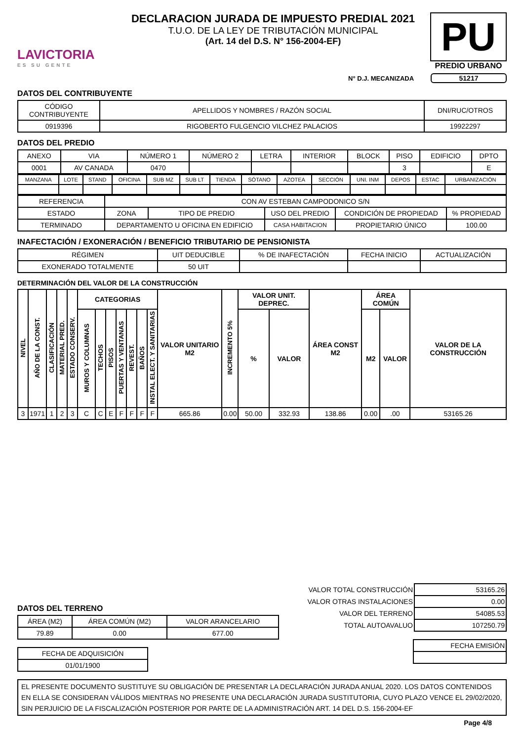LAVICTORIA
ES SU GENTE
DECLARACION JURADA DE IMPUESTO PREDIAL 2021
T.U.O. DE LA LEY DE TRIBUTACIÓN MUNICIPAL
(Art. 14 del D.S. N° 156-2004-EF)
PU
PREDIO URBANO
N° D.J. MECANIZADA 51217
DATOS DEL CONTRIBUYENTE
| CÓDIGO CONTRIBUYENTE | APELLIDOS Y NOMBRES / RAZÓN SOCIAL | DNI/RUC/OTROS |
| 0919396 | RIGOBERTO FULGENCIO VILCHEZ PALACIOS | 19922297 |
DATOS DEL PREDIO
| ANEXO | VIA | NÚMERO 1 | NÚMERO 2 | LETRA | INTERIOR | BLOCK | PISO | EDIFICIO | DPTO |
| 0001 | AV CANADA | 0470 | | | | | 3 | | E |
| MANZANA | LOTE | STAND | OFICINA | SUB MZ | SUB LT | TIENDA | SÓTANO | AZOTEA | SECCIÓN | UNI. INM | DEPOS | ESTAC | URBANIZACIÓN |
| REFERENCIA | CON AV ESTEBAN CAMPODONICO S/N | | | | |
| ESTADO | ZONA | TIPO DE PREDIO | USO DEL PREDIO | CONDICIÓN DE PROPIEDAD | % PROPIEDAD |
| TERMINADO | DEPARTAMENTO U OFICINA EN EDIFICIO | | CASA HABITACION | PROPIETARIO ÚNICO | 100.00 |
INAFECTACIÓN / EXONERACIÓN / BENEFICIO TRIBUTARIO DE PENSIONISTA
| RÉGIMEN | UIT DEDUCIBLE | % DE INAFECTACIÓN | FECHA INICIO | ACTUALIZACIÓN |
| EXONERADO TOTALMENTE | 50 UIT | | | |
DETERMINACIÓN DEL VALOR DE LA CONSTRUCCIÓN
| NIVEL | AÑO DE LA CONST. | CLASIFICACIÓN | MATERIAL PRED. | ESTADO CONSERV. | CATEGORIAS | | | | | | | VALOR UNITARIO M2 | INCREMENTO 5% | VALOR UNIT. DEPREC. | | ÁREA CONST M2 | ÁREA COMÚN | | VALOR DE LA CONSTRUCCIÓN |
| --- | --- | --- | --- | --- | --- | --- | --- | --- | --- | --- | --- | --- | --- | --- | --- | --- | --- | --- | --- |
| | | | | | MUROS Y COLUMNAS | TECHOS | PISOS | PUERTAS Y VENTANAS | REVEST. | BAÑOS | INSTAL ELECT. Y SANITARIAS | | | % | VALOR | | M2 | VALOR | |
| 3 | 1971 | 1 | 2 | 3 | C | C | E | F | F | F | F | 665.86 | 0.00 | 50.00 | 332.93 | 138.86 | 0.00 | .00 | 53165.26 |
DATOS DEL TERRENO
| ÁREA (M2) | ÁREA COMÚN (M2) | VALOR ARANCELARIO |
| 79.89 | 0.00 | 677.00 |
| FECHA DE ADQUISICIÓN |
| 01/01/1900 |
| VALOR TOTAL CONSTRUCCIÓN | 53165.26 |
| VALOR OTRAS INSTALACIONES | 0.00 |
| VALOR DEL TERRENO | 54085.53 |
| TOTAL AUTOAVALUO | 107250.79 |
| FECHA EMISIÓN |
EL PRESENTE DOCUMENTO SUSTITUYE SU OBLIGACIÓN DE PRESENTAR LA DECLARACIÓN JURADA ANUAL 2020. LOS DATOS CONTENIDOS EN ELLA SE CONSIDERAN VÁLIDOS MIENTRAS NO PRESENTE UNA DECLARACIÓN JURADA SUSTITUTORIA, CUYO PLAZO VENCE EL 29/02/2020, SIN PERJUICIO DE LA FISCALIZACIÓN POSTERIOR POR PARTE DE LA ADMINISTRACIÓN ART. 14 DEL D.S. 156-2004-EF
Page 4/8